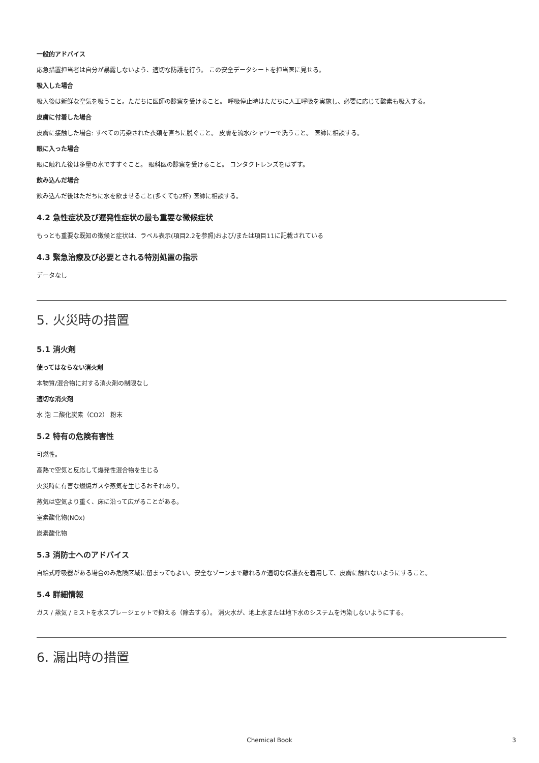一般的アドバイス
応急措置担当者は自分が暴露しないよう、適切な防護を行う。 この安全データシートを担当医に見せる。
吸入した場合
吸入後は新鮮な空気を吸うこと。ただちに医師の診察を受けること。 呼吸停止時はただちに人工呼吸を実施し、必要に応じて酸素も吸入する。
皮膚に付着した場合
皮膚に接触した場合: すべての汚染された衣類を直ちに脱ぐこと。 皮膚を流水/シャワーで洗うこと。 医師に相談する。
眼に入った場合
眼に触れた後は多量の水ですすぐこと。 眼科医の診察を受けること。 コンタクトレンズをはずす。
飲み込んだ場合
飲み込んだ後はただちに水を飲ませること(多くても2杯) 医師に相談する。
4.2 急性症状及び遅発性症状の最も重要な徴候症状
もっとも重要な既知の徴候と症状は、ラベル表示(項目2.2を参照)および/または項目11に記載されている
4.3 緊急治療及び必要とされる特別処置の指示
データなし
5. 火災時の措置
5.1 消火剤
使ってはならない消火剤
本物質/混合物に対する消火剤の制限なし
適切な消火剤
水 泡 二酸化炭素（CO2） 粉末
5.2 特有の危険有害性
可燃性。
高熱で空気と反応して爆発性混合物を生じる
火災時に有害な燃焼ガスや蒸気を生じるおそれあり。
蒸気は空気より重く、床に沿って広がることがある。
室素酸化物(NOx)
炭素酸化物
5.3 消防士へのアドバイス
自給式呼吸器がある場合のみ危険区域に留まってもよい。安全なゾーンまで離れるか適切な保護衣を着用して、皮膚に触れないようにすること。
5.4 詳細情報
ガス / 蒸気 / ミストを水スプレージェットで抑える（除去する）。 消火水が、地上水または地下水のシステムを汚染しないようにする。
6. 漏出時の措置
Chemical Book 3